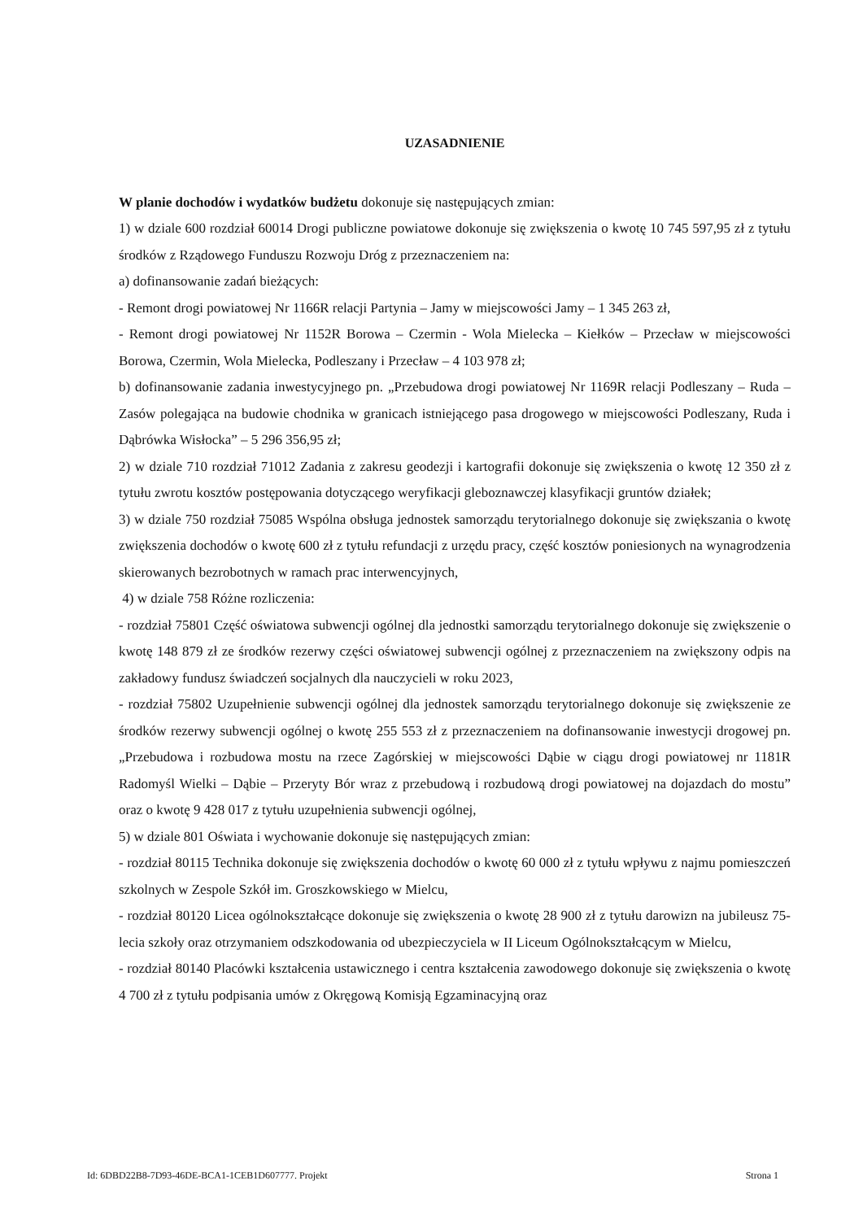UZASADNIENIE
W planie dochodów i wydatków budżetu dokonuje się następujących zmian:
1) w dziale 600 rozdział 60014 Drogi publiczne powiatowe dokonuje się zwiększenia o kwotę 10 745 597,95 zł z tytułu środków z Rządowego Funduszu Rozwoju Dróg z przeznaczeniem na:
a) dofinansowanie zadań bieżących:
- Remont drogi powiatowej Nr 1166R relacji Partynia – Jamy w miejscowości Jamy – 1 345 263 zł,
- Remont drogi powiatowej Nr 1152R Borowa – Czermin - Wola Mielecka – Kiełków – Przecław w miejscowości Borowa, Czermin, Wola Mielecka, Podleszany i Przecław – 4 103 978 zł;
b) dofinansowanie zadania inwestycyjnego pn. „Przebudowa drogi powiatowej Nr 1169R relacji Podleszany – Ruda – Zasów polegająca na budowie chodnika w granicach istniejącego pasa drogowego w miejscowości Podleszany, Ruda i Dąbrówka Wisłocka” – 5 296 356,95 zł;
2) w dziale 710 rozdział 71012 Zadania z zakresu geodezji i kartografii dokonuje się zwiększenia o kwotę 12 350 zł z tytułu zwrotu kosztów postępowania dotyczącego weryfikacji gleboznawczej klasyfikacji gruntów działek;
3) w dziale 750 rozdział 75085 Wspólna obsługa jednostek samorządu terytorialnego dokonuje się zwiększania o kwotę zwiększenia dochodów o kwotę 600 zł z tytułu refundacji z urzędu pracy, część kosztów poniesionych na wynagrodzenia skierowanych bezrobotnych w ramach prac interwencyjnych,
4) w dziale 758 Różne rozliczenia:
- rozdział 75801 Część oświatowa subwencji ogólnej dla jednostki samorządu terytorialnego dokonuje się zwiększenie o kwotę 148 879 zł ze środków rezerwy części oświatowej subwencji ogólnej z przeznaczeniem na zwiększony odpis na zakładowy fundusz świadczeń socjalnych dla nauczycieli w roku 2023,
- rozdział 75802 Uzupełnienie subwencji ogólnej dla jednostek samorządu terytorialnego dokonuje się zwiększenie ze środków rezerwy subwencji ogólnej o kwotę 255 553 zł z przeznaczeniem na dofinansowanie inwestycji drogowej pn. „Przebudowa i rozbudowa mostu na rzece Zagórskiej w miejscowości Dąbie w ciągu drogi powiatowej nr 1181R Radomyśl Wielki – Dąbie – Przeryty Bór wraz z przebudową i rozbudową drogi powiatowej na dojazdach do mostu” oraz o kwotę 9 428 017 z tytułu uzupełnienia subwencji ogólnej,
5) w dziale 801 Oświata i wychowanie dokonuje się następujących zmian:
- rozdział 80115 Technika dokonuje się zwiększenia dochodów o kwotę 60 000 zł z tytułu wpływu z najmu pomieszczeń szkolnych w Zespole Szkół im. Groszkowskiego w Mielcu,
- rozdział 80120 Licea ogólnokształcące dokonuje się zwiększenia o kwotę 28 900 zł z tytułu darowizn na jubileusz 75-lecia szkoły oraz otrzymaniem odszkodowania od ubezpieczyciela w II Liceum Ogólnokształcącym w Mielcu,
- rozdział 80140 Placówki kształcenia ustawicznego i centra kształcenia zawodowego dokonuje się zwiększenia o kwotę 4 700 zł z tytułu podpisania umów z Okręgową Komisją Egzaminacyjną oraz
Id: 6DBD22B8-7D93-46DE-BCA1-1CEB1D607777. Projekt Strona 1